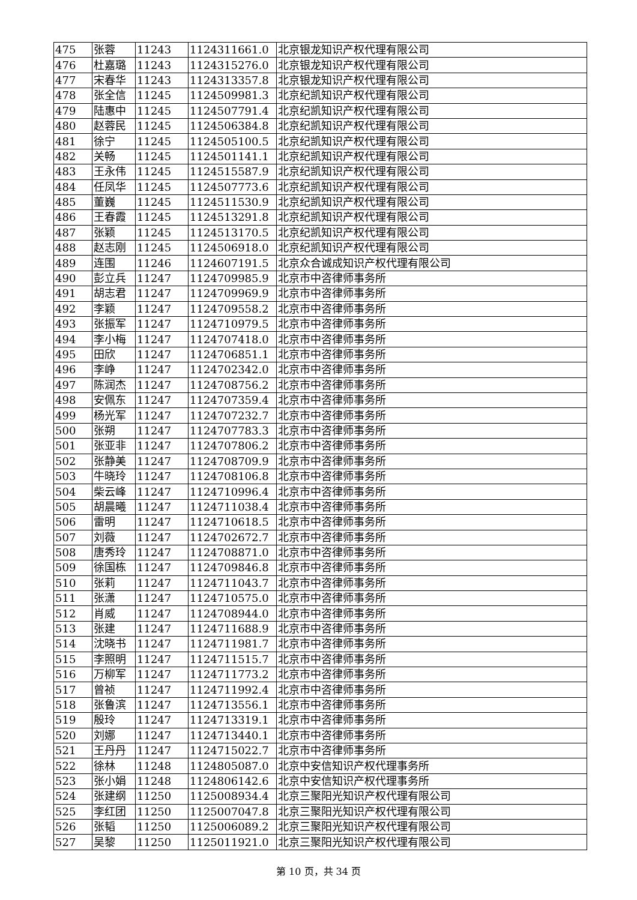| 475 | 张蓉 | 11243 | 1124311661.0 | 北京银龙知识产权代理有限公司 |
| 476 | 杜嘉璐 | 11243 | 1124315276.0 | 北京银龙知识产权代理有限公司 |
| 477 | 宋春华 | 11243 | 1124313357.8 | 北京银龙知识产权代理有限公司 |
| 478 | 张全信 | 11245 | 1124509981.3 | 北京纪凯知识产权代理有限公司 |
| 479 | 陆惠中 | 11245 | 1124507791.4 | 北京纪凯知识产权代理有限公司 |
| 480 | 赵蓉民 | 11245 | 1124506384.8 | 北京纪凯知识产权代理有限公司 |
| 481 | 徐宁 | 11245 | 1124505100.5 | 北京纪凯知识产权代理有限公司 |
| 482 | 关畅 | 11245 | 1124501141.1 | 北京纪凯知识产权代理有限公司 |
| 483 | 王永伟 | 11245 | 1124515587.9 | 北京纪凯知识产权代理有限公司 |
| 484 | 任凤华 | 11245 | 1124507773.6 | 北京纪凯知识产权代理有限公司 |
| 485 | 董巍 | 11245 | 1124511530.9 | 北京纪凯知识产权代理有限公司 |
| 486 | 王春霞 | 11245 | 1124513291.8 | 北京纪凯知识产权代理有限公司 |
| 487 | 张颖 | 11245 | 1124513170.5 | 北京纪凯知识产权代理有限公司 |
| 488 | 赵志刚 | 11245 | 1124506918.0 | 北京纪凯知识产权代理有限公司 |
| 489 | 连围 | 11246 | 1124607191.5 | 北京众合诚成知识产权代理有限公司 |
| 490 | 彭立兵 | 11247 | 1124709985.9 | 北京市中咨律师事务所 |
| 491 | 胡志君 | 11247 | 1124709969.9 | 北京市中咨律师事务所 |
| 492 | 李颖 | 11247 | 1124709558.2 | 北京市中咨律师事务所 |
| 493 | 张振军 | 11247 | 1124710979.5 | 北京市中咨律师事务所 |
| 494 | 李小梅 | 11247 | 1124707418.0 | 北京市中咨律师事务所 |
| 495 | 田欣 | 11247 | 1124706851.1 | 北京市中咨律师事务所 |
| 496 | 李峥 | 11247 | 1124702342.0 | 北京市中咨律师事务所 |
| 497 | 陈润杰 | 11247 | 1124708756.2 | 北京市中咨律师事务所 |
| 498 | 安佩东 | 11247 | 1124707359.4 | 北京市中咨律师事务所 |
| 499 | 杨光军 | 11247 | 1124707232.7 | 北京市中咨律师事务所 |
| 500 | 张朔 | 11247 | 1124707783.3 | 北京市中咨律师事务所 |
| 501 | 张亚非 | 11247 | 1124707806.2 | 北京市中咨律师事务所 |
| 502 | 张静美 | 11247 | 1124708709.9 | 北京市中咨律师事务所 |
| 503 | 牛晓玲 | 11247 | 1124708106.8 | 北京市中咨律师事务所 |
| 504 | 柴云峰 | 11247 | 1124710996.4 | 北京市中咨律师事务所 |
| 505 | 胡晨曦 | 11247 | 1124711038.4 | 北京市中咨律师事务所 |
| 506 | 雷明 | 11247 | 1124710618.5 | 北京市中咨律师事务所 |
| 507 | 刘薇 | 11247 | 1124702672.7 | 北京市中咨律师事务所 |
| 508 | 唐秀玲 | 11247 | 1124708871.0 | 北京市中咨律师事务所 |
| 509 | 徐国栋 | 11247 | 1124709846.8 | 北京市中咨律师事务所 |
| 510 | 张莉 | 11247 | 1124711043.7 | 北京市中咨律师事务所 |
| 511 | 张潇 | 11247 | 1124710575.0 | 北京市中咨律师事务所 |
| 512 | 肖威 | 11247 | 1124708944.0 | 北京市中咨律师事务所 |
| 513 | 张建 | 11247 | 1124711688.9 | 北京市中咨律师事务所 |
| 514 | 沈晓书 | 11247 | 1124711981.7 | 北京市中咨律师事务所 |
| 515 | 李照明 | 11247 | 1124711515.7 | 北京市中咨律师事务所 |
| 516 | 万柳军 | 11247 | 1124711773.2 | 北京市中咨律师事务所 |
| 517 | 曾祯 | 11247 | 1124711992.4 | 北京市中咨律师事务所 |
| 518 | 张鲁滨 | 11247 | 1124713556.1 | 北京市中咨律师事务所 |
| 519 | 殷玲 | 11247 | 1124713319.1 | 北京市中咨律师事务所 |
| 520 | 刘娜 | 11247 | 1124713440.1 | 北京市中咨律师事务所 |
| 521 | 王丹丹 | 11247 | 1124715022.7 | 北京市中咨律师事务所 |
| 522 | 徐林 | 11248 | 1124805087.0 | 北京中安信知识产权代理事务所 |
| 523 | 张小娟 | 11248 | 1124806142.6 | 北京中安信知识产权代理事务所 |
| 524 | 张建纲 | 11250 | 1125008934.4 | 北京三聚阳光知识产权代理有限公司 |
| 525 | 李红团 | 11250 | 1125007047.8 | 北京三聚阳光知识产权代理有限公司 |
| 526 | 张韬 | 11250 | 1125006089.2 | 北京三聚阳光知识产权代理有限公司 |
| 527 | 吴黎 | 11250 | 1125011921.0 | 北京三聚阳光知识产权代理有限公司 |
第 10 页，共 34 页